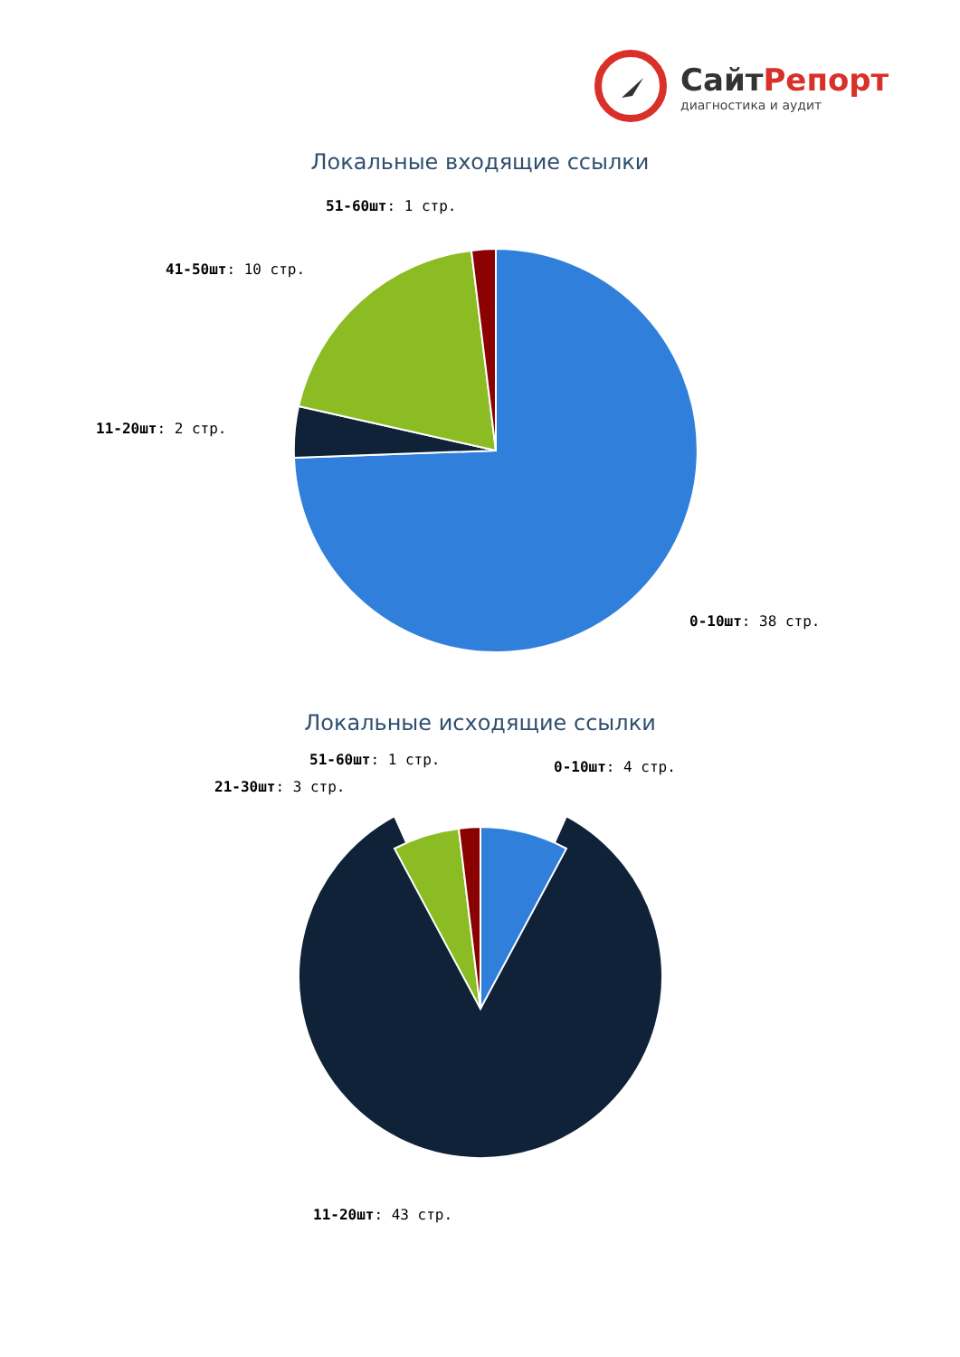СайтРепорт
диагностика и аудит
Локальные входящие ссылки
51-60шт: 1 стр.
41-50шт: 10 стр.
11-20шт: 2 стр.
0-10шт: 38 стр.
Локальные исходящие ссылки
51-60шт: 1 стр.
21-30шт: 3 стр.
0-10шт: 4 стр.
11-20шт: 43 стр.